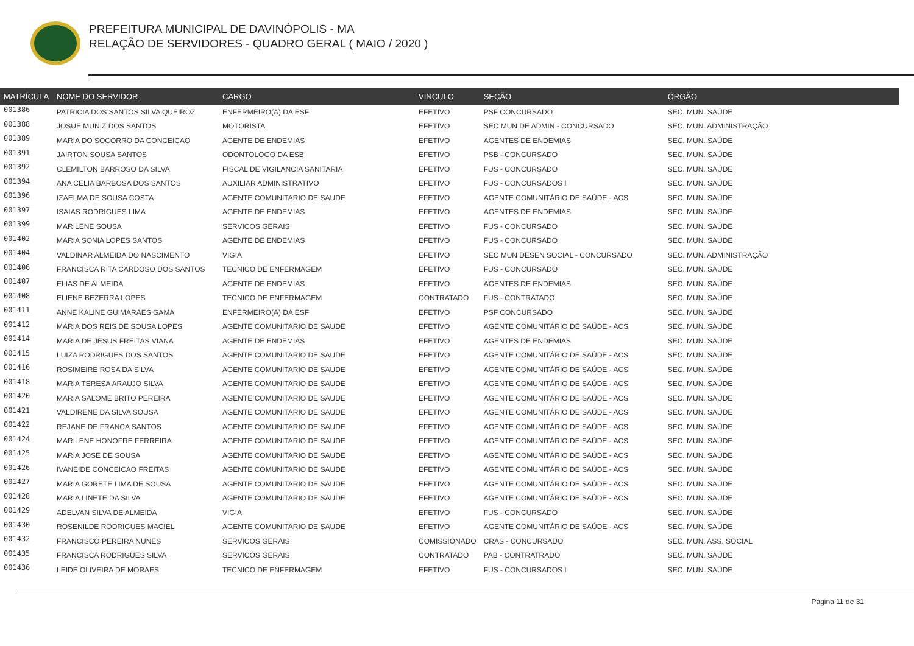PREFEITURA MUNICIPAL DE DAVINÓPOLIS - MA
RELAÇÃO DE SERVIDORES - QUADRO GERAL ( MAIO / 2020 )
| MATRÍCULA | NOME DO SERVIDOR | CARGO | VINCULO | SEÇÃO | ÓRGÃO |
| --- | --- | --- | --- | --- | --- |
| 001386 | PATRICIA DOS SANTOS SILVA QUEIROZ | ENFERMEIRO(A) DA ESF | EFETIVO | PSF CONCURSADO | SEC. MUN. SAÚDE |
| 001388 | JOSUE MUNIZ DOS SANTOS | MOTORISTA | EFETIVO | SEC MUN DE ADMIN - CONCURSADO | SEC. MUN. ADMINISTRAÇÃO |
| 001389 | MARIA DO SOCORRO DA CONCEICAO | AGENTE DE ENDEMIAS | EFETIVO | AGENTES DE ENDEMIAS | SEC. MUN. SAÚDE |
| 001391 | JAIRTON SOUSA SANTOS | ODONTOLOGO DA ESB | EFETIVO | PSB - CONCURSADO | SEC. MUN. SAÚDE |
| 001392 | CLEMILTON BARROSO DA SILVA | FISCAL DE VIGILANCIA SANITARIA | EFETIVO | FUS - CONCURSADO | SEC. MUN. SAÚDE |
| 001394 | ANA CELIA BARBOSA DOS SANTOS | AUXILIAR ADMINISTRATIVO | EFETIVO | FUS - CONCURSADOS I | SEC. MUN. SAÚDE |
| 001396 | IZAELMA DE SOUSA COSTA | AGENTE COMUNITARIO DE SAUDE | EFETIVO | AGENTE COMUNITÁRIO DE SAÚDE - ACS | SEC. MUN. SAÚDE |
| 001397 | ISAIAS RODRIGUES LIMA | AGENTE DE ENDEMIAS | EFETIVO | AGENTES DE ENDEMIAS | SEC. MUN. SAÚDE |
| 001399 | MARILENE SOUSA | SERVICOS GERAIS | EFETIVO | FUS - CONCURSADO | SEC. MUN. SAÚDE |
| 001402 | MARIA SONIA LOPES SANTOS | AGENTE DE ENDEMIAS | EFETIVO | FUS - CONCURSADO | SEC. MUN. SAÚDE |
| 001404 | VALDINAR ALMEIDA DO NASCIMENTO | VIGIA | EFETIVO | SEC MUN DESEN SOCIAL - CONCURSADO | SEC. MUN. ADMINISTRAÇÃO |
| 001406 | FRANCISCA RITA CARDOSO DOS SANTOS | TECNICO DE ENFERMAGEM | EFETIVO | FUS - CONCURSADO | SEC. MUN. SAÚDE |
| 001407 | ELIAS DE ALMEIDA | AGENTE DE ENDEMIAS | EFETIVO | AGENTES DE ENDEMIAS | SEC. MUN. SAÚDE |
| 001408 | ELIENE BEZERRA LOPES | TECNICO DE ENFERMAGEM | CONTRATADO | FUS - CONTRATADO | SEC. MUN. SAÚDE |
| 001411 | ANNE KALINE GUIMARAES GAMA | ENFERMEIRO(A) DA ESF | EFETIVO | PSF CONCURSADO | SEC. MUN. SAÚDE |
| 001412 | MARIA DOS REIS DE SOUSA LOPES | AGENTE COMUNITARIO DE SAUDE | EFETIVO | AGENTE COMUNITÁRIO DE SAÚDE - ACS | SEC. MUN. SAÚDE |
| 001414 | MARIA DE JESUS FREITAS VIANA | AGENTE DE ENDEMIAS | EFETIVO | AGENTES DE ENDEMIAS | SEC. MUN. SAÚDE |
| 001415 | LUIZA RODRIGUES DOS SANTOS | AGENTE COMUNITARIO DE SAUDE | EFETIVO | AGENTE COMUNITÁRIO DE SAÚDE - ACS | SEC. MUN. SAÚDE |
| 001416 | ROSIMEIRE ROSA DA SILVA | AGENTE COMUNITARIO DE SAUDE | EFETIVO | AGENTE COMUNITÁRIO DE SAÚDE - ACS | SEC. MUN. SAÚDE |
| 001418 | MARIA TERESA ARAUJO SILVA | AGENTE COMUNITARIO DE SAUDE | EFETIVO | AGENTE COMUNITÁRIO DE SAÚDE - ACS | SEC. MUN. SAÚDE |
| 001420 | MARIA SALOME BRITO PEREIRA | AGENTE COMUNITARIO DE SAUDE | EFETIVO | AGENTE COMUNITÁRIO DE SAÚDE - ACS | SEC. MUN. SAÚDE |
| 001421 | VALDIRENE DA SILVA SOUSA | AGENTE COMUNITARIO DE SAUDE | EFETIVO | AGENTE COMUNITÁRIO DE SAÚDE - ACS | SEC. MUN. SAÚDE |
| 001422 | REJANE DE FRANCA SANTOS | AGENTE COMUNITARIO DE SAUDE | EFETIVO | AGENTE COMUNITÁRIO DE SAÚDE - ACS | SEC. MUN. SAÚDE |
| 001424 | MARILENE HONOFRE FERREIRA | AGENTE COMUNITARIO DE SAUDE | EFETIVO | AGENTE COMUNITÁRIO DE SAÚDE - ACS | SEC. MUN. SAÚDE |
| 001425 | MARIA JOSE DE SOUSA | AGENTE COMUNITARIO DE SAUDE | EFETIVO | AGENTE COMUNITÁRIO DE SAÚDE - ACS | SEC. MUN. SAÚDE |
| 001426 | IVANEIDE CONCEICAO FREITAS | AGENTE COMUNITARIO DE SAUDE | EFETIVO | AGENTE COMUNITÁRIO DE SAÚDE - ACS | SEC. MUN. SAÚDE |
| 001427 | MARIA GORETE LIMA DE SOUSA | AGENTE COMUNITARIO DE SAUDE | EFETIVO | AGENTE COMUNITÁRIO DE SAÚDE - ACS | SEC. MUN. SAÚDE |
| 001428 | MARIA LINETE DA SILVA | AGENTE COMUNITARIO DE SAUDE | EFETIVO | AGENTE COMUNITÁRIO DE SAÚDE - ACS | SEC. MUN. SAÚDE |
| 001429 | ADELVAN SILVA DE ALMEIDA | VIGIA | EFETIVO | FUS - CONCURSADO | SEC. MUN. SAÚDE |
| 001430 | ROSENILDE RODRIGUES MACIEL | AGENTE COMUNITARIO DE SAUDE | EFETIVO | AGENTE COMUNITÁRIO DE SAÚDE - ACS | SEC. MUN. SAÚDE |
| 001432 | FRANCISCO PEREIRA NUNES | SERVICOS GERAIS | COMISSIONADO | CRAS - CONCURSADO | SEC. MUN. ASS. SOCIAL |
| 001435 | FRANCISCA RODRIGUES SILVA | SERVICOS GERAIS | CONTRATADO | PAB - CONTRATRADO | SEC. MUN. SAÚDE |
| 001436 | LEIDE OLIVEIRA DE MORAES | TECNICO DE ENFERMAGEM | EFETIVO | FUS - CONCURSADOS I | SEC. MUN. SAÚDE |
Página 11 de 31